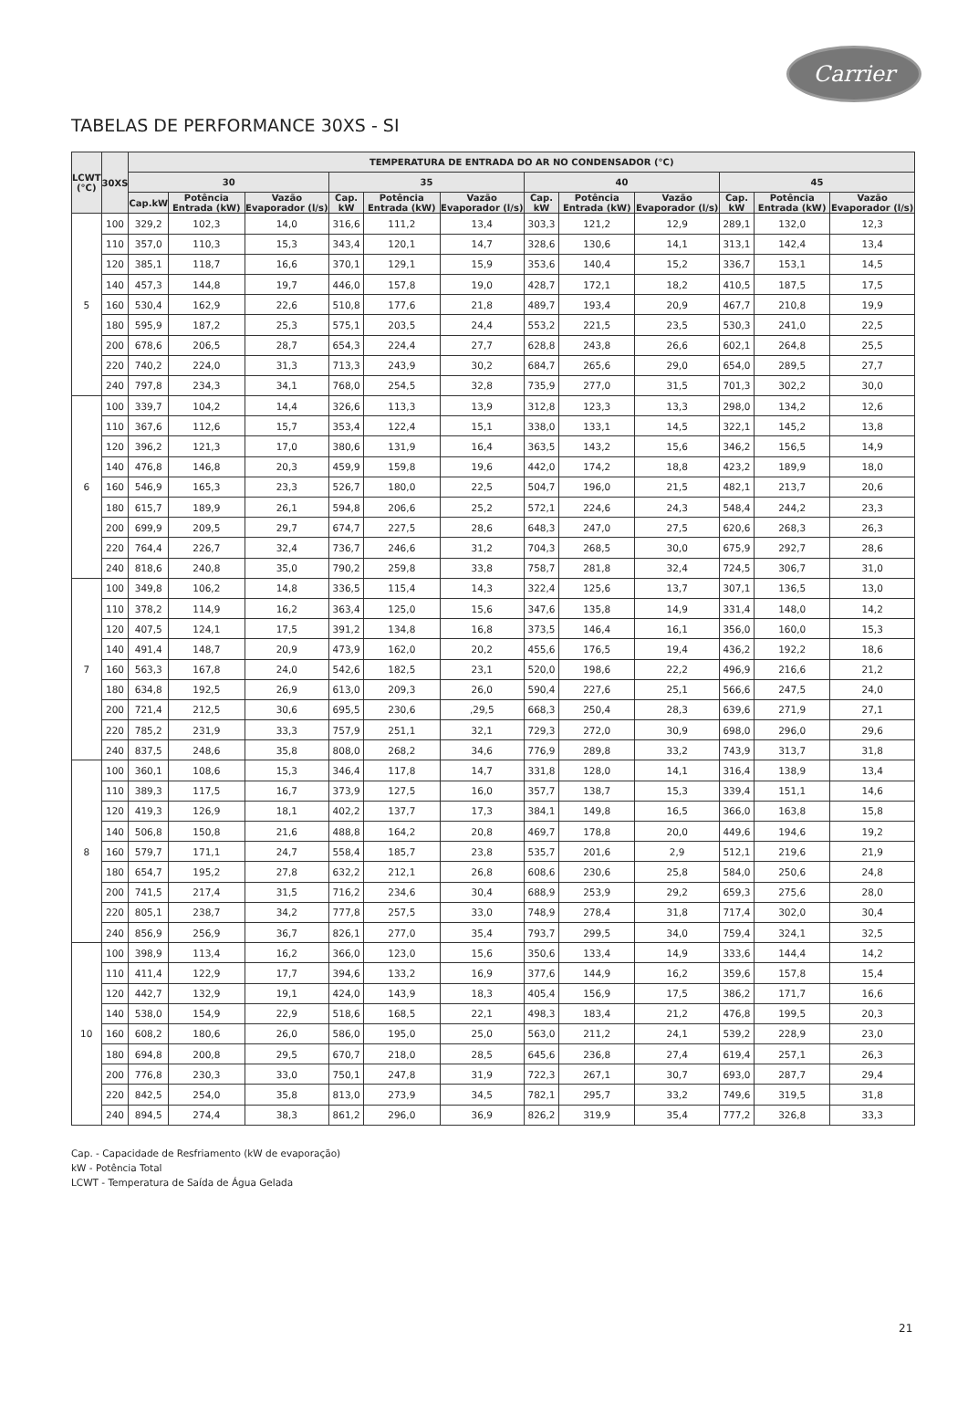Carrier
TABELAS DE PERFORMANCE 30XS - SI
| LCWT (°C) | 30XS | TEMPERATURA DE ENTRADA DO AR NO CONDENSADOR (°C) | | | | | | | | | | | |
| --- | --- | --- | --- | --- | --- | --- | --- | --- | --- | --- | --- | --- | --- |
| | | 30 | | | 35 | | | 40 | | | 45 | | |
| | | Cap.kW | Potência Entrada (kW) | Vazão Evaporador (l/s) | Cap. kW | Potência Entrada (kW) | Vazão Evaporador (l/s) | Cap. kW | Potência Entrada (kW) | Vazão Evaporador (l/s) | Cap. kW | Potência Entrada (kW) | Vazão Evaporador (l/s) |
| 5 | 100 | 329,2 | 102,3 | 14,0 | 316,6 | 111,2 | 13,4 | 303,3 | 121,2 | 12,9 | 289,1 | 132,0 | 12,3 |
| | 110 | 357,0 | 110,3 | 15,3 | 343,4 | 120,1 | 14,7 | 328,6 | 130,6 | 14,1 | 313,1 | 142,4 | 13,4 |
| | 120 | 385,1 | 118,7 | 16,6 | 370,1 | 129,1 | 15,9 | 353,6 | 140,4 | 15,2 | 336,7 | 153,1 | 14,5 |
| | 140 | 457,3 | 144,8 | 19,7 | 446,0 | 157,8 | 19,0 | 428,7 | 172,1 | 18,2 | 410,5 | 187,5 | 17,5 |
| | 160 | 530,4 | 162,9 | 22,6 | 510,8 | 177,6 | 21,8 | 489,7 | 193,4 | 20,9 | 467,7 | 210,8 | 19,9 |
| | 180 | 595,9 | 187,2 | 25,3 | 575,1 | 203,5 | 24,4 | 553,2 | 221,5 | 23,5 | 530,3 | 241,0 | 22,5 |
| | 200 | 678,6 | 206,5 | 28,7 | 654,3 | 224,4 | 27,7 | 628,8 | 243,8 | 26,6 | 602,1 | 264,8 | 25,5 |
| | 220 | 740,2 | 224,0 | 31,3 | 713,3 | 243,9 | 30,2 | 684,7 | 265,6 | 29,0 | 654,0 | 289,5 | 27,7 |
| | 240 | 797,8 | 234,3 | 34,1 | 768,0 | 254,5 | 32,8 | 735,9 | 277,0 | 31,5 | 701,3 | 302,2 | 30,0 |
| 6 | 100 | 339,7 | 104,2 | 14,4 | 326,6 | 113,3 | 13,9 | 312,8 | 123,3 | 13,3 | 298,0 | 134,2 | 12,6 |
| | 110 | 367,6 | 112,6 | 15,7 | 353,4 | 122,4 | 15,1 | 338,0 | 133,1 | 14,5 | 322,1 | 145,2 | 13,8 |
| | 120 | 396,2 | 121,3 | 17,0 | 380,6 | 131,9 | 16,4 | 363,5 | 143,2 | 15,6 | 346,2 | 156,5 | 14,9 |
| | 140 | 476,8 | 146,8 | 20,3 | 459,9 | 159,8 | 19,6 | 442,0 | 174,2 | 18,8 | 423,2 | 189,9 | 18,0 |
| | 160 | 546,9 | 165,3 | 23,3 | 526,7 | 180,0 | 22,5 | 504,7 | 196,0 | 21,5 | 482,1 | 213,7 | 20,6 |
| | 180 | 615,7 | 189,9 | 26,1 | 594,8 | 206,6 | 25,2 | 572,1 | 224,6 | 24,3 | 548,4 | 244,2 | 23,3 |
| | 200 | 699,9 | 209,5 | 29,7 | 674,7 | 227,5 | 28,6 | 648,3 | 247,0 | 27,5 | 620,6 | 268,3 | 26,3 |
| | 220 | 764,4 | 226,7 | 32,4 | 736,7 | 246,6 | 31,2 | 704,3 | 268,5 | 30,0 | 675,9 | 292,7 | 28,6 |
| | 240 | 818,6 | 240,8 | 35,0 | 790,2 | 259,8 | 33,8 | 758,7 | 281,8 | 32,4 | 724,5 | 306,7 | 31,0 |
| 7 | 100 | 349,8 | 106,2 | 14,8 | 336,5 | 115,4 | 14,3 | 322,4 | 125,6 | 13,7 | 307,1 | 136,5 | 13,0 |
| | 110 | 378,2 | 114,9 | 16,2 | 363,4 | 125,0 | 15,6 | 347,6 | 135,8 | 14,9 | 331,4 | 148,0 | 14,2 |
| | 120 | 407,5 | 124,1 | 17,5 | 391,2 | 134,8 | 16,8 | 373,5 | 146,4 | 16,1 | 356,0 | 160,0 | 15,3 |
| | 140 | 491,4 | 148,7 | 20,9 | 473,9 | 162,0 | 20,2 | 455,6 | 176,5 | 19,4 | 436,2 | 192,2 | 18,6 |
| | 160 | 563,3 | 167,8 | 24,0 | 542,6 | 182,5 | 23,1 | 520,0 | 198,6 | 22,2 | 496,9 | 216,6 | 21,2 |
| | 180 | 634,8 | 192,5 | 26,9 | 613,0 | 209,3 | 26,0 | 590,4 | 227,6 | 25,1 | 566,6 | 247,5 | 24,0 |
| | 200 | 721,4 | 212,5 | 30,6 | 695,5 | 230,6 | ,29,5 | 668,3 | 250,4 | 28,3 | 639,6 | 271,9 | 27,1 |
| | 220 | 785,2 | 231,9 | 33,3 | 757,9 | 251,1 | 32,1 | 729,3 | 272,0 | 30,9 | 698,0 | 296,0 | 29,6 |
| | 240 | 837,5 | 248,6 | 35,8 | 808,0 | 268,2 | 34,6 | 776,9 | 289,8 | 33,2 | 743,9 | 313,7 | 31,8 |
| 8 | 100 | 360,1 | 108,6 | 15,3 | 346,4 | 117,8 | 14,7 | 331,8 | 128,0 | 14,1 | 316,4 | 138,9 | 13,4 |
| | 110 | 389,3 | 117,5 | 16,7 | 373,9 | 127,5 | 16,0 | 357,7 | 138,7 | 15,3 | 339,4 | 151,1 | 14,6 |
| | 120 | 419,3 | 126,9 | 18,1 | 402,2 | 137,7 | 17,3 | 384,1 | 149,8 | 16,5 | 366,0 | 163,8 | 15,8 |
| | 140 | 506,8 | 150,8 | 21,6 | 488,8 | 164,2 | 20,8 | 469,7 | 178,8 | 20,0 | 449,6 | 194,6 | 19,2 |
| | 160 | 579,7 | 171,1 | 24,7 | 558,4 | 185,7 | 23,8 | 535,7 | 201,6 | 2,9 | 512,1 | 219,6 | 21,9 |
| | 180 | 654,7 | 195,2 | 27,8 | 632,2 | 212,1 | 26,8 | 608,6 | 230,6 | 25,8 | 584,0 | 250,6 | 24,8 |
| | 200 | 741,5 | 217,4 | 31,5 | 716,2 | 234,6 | 30,4 | 688,9 | 253,9 | 29,2 | 659,3 | 275,6 | 28,0 |
| | 220 | 805,1 | 238,7 | 34,2 | 777,8 | 257,5 | 33,0 | 748,9 | 278,4 | 31,8 | 717,4 | 302,0 | 30,4 |
| | 240 | 856,9 | 256,9 | 36,7 | 826,1 | 277,0 | 35,4 | 793,7 | 299,5 | 34,0 | 759,4 | 324,1 | 32,5 |
| 10 | 100 | 398,9 | 113,4 | 16,2 | 366,0 | 123,0 | 15,6 | 350,6 | 133,4 | 14,9 | 333,6 | 144,4 | 14,2 |
| | 110 | 411,4 | 122,9 | 17,7 | 394,6 | 133,2 | 16,9 | 377,6 | 144,9 | 16,2 | 359,6 | 157,8 | 15,4 |
| | 120 | 442,7 | 132,9 | 19,1 | 424,0 | 143,9 | 18,3 | 405,4 | 156,9 | 17,5 | 386,2 | 171,7 | 16,6 |
| | 140 | 538,0 | 154,9 | 22,9 | 518,6 | 168,5 | 22,1 | 498,3 | 183,4 | 21,2 | 476,8 | 199,5 | 20,3 |
| | 160 | 608,2 | 180,6 | 26,0 | 586,0 | 195,0 | 25,0 | 563,0 | 211,2 | 24,1 | 539,2 | 228,9 | 23,0 |
| | 180 | 694,8 | 200,8 | 29,5 | 670,7 | 218,0 | 28,5 | 645,6 | 236,8 | 27,4 | 619,4 | 257,1 | 26,3 |
| | 200 | 776,8 | 230,3 | 33,0 | 750,1 | 247,8 | 31,9 | 722,3 | 267,1 | 30,7 | 693,0 | 287,7 | 29,4 |
| | 220 | 842,5 | 254,0 | 35,8 | 813,0 | 273,9 | 34,5 | 782,1 | 295,7 | 33,2 | 749,6 | 319,5 | 31,8 |
| | 240 | 894,5 | 274,4 | 38,3 | 861,2 | 296,0 | 36,9 | 826,2 | 319,9 | 35,4 | 777,2 | 326,8 | 33,3 |
Cap. - Capacidade de Resfriamento (kW de evaporação)
kW - Potência Total
LCWT - Temperatura de Saída de Água Gelada
21